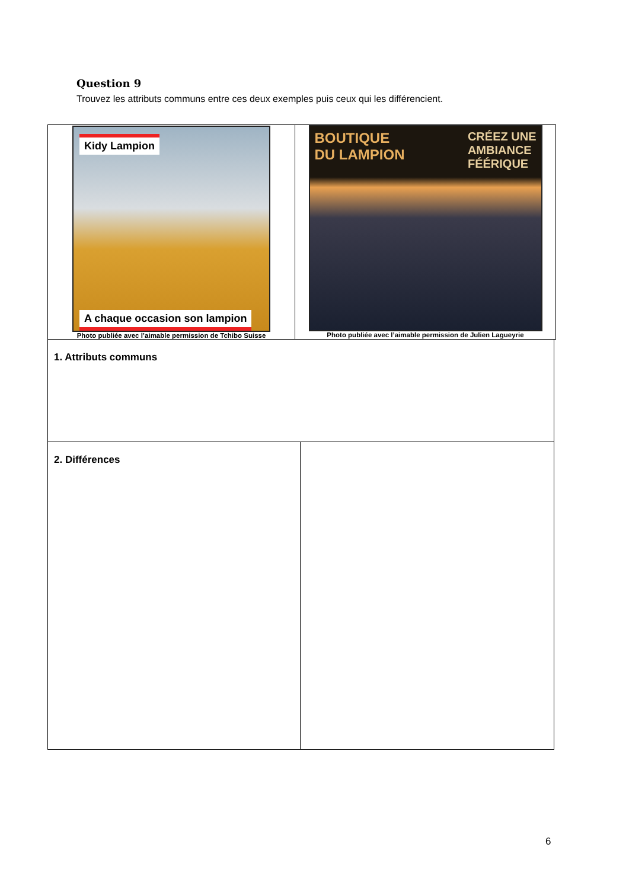Question 9
Trouvez les attributs communs entre ces deux exemples puis ceux qui les différencient.
| Kidy Lampion A chaque occasion son lampion Photo publiée avec l’aimable permission de Tchibo Suisse | BOUTIQUE DU LAMPION CRÉEZ UNE AMBIANCE FÉÉRIQUE Photo publiée avec l’aimable permission de Julien Lagueyrie |
| 1. Attributs communs | |
| 2. Différences | |
6